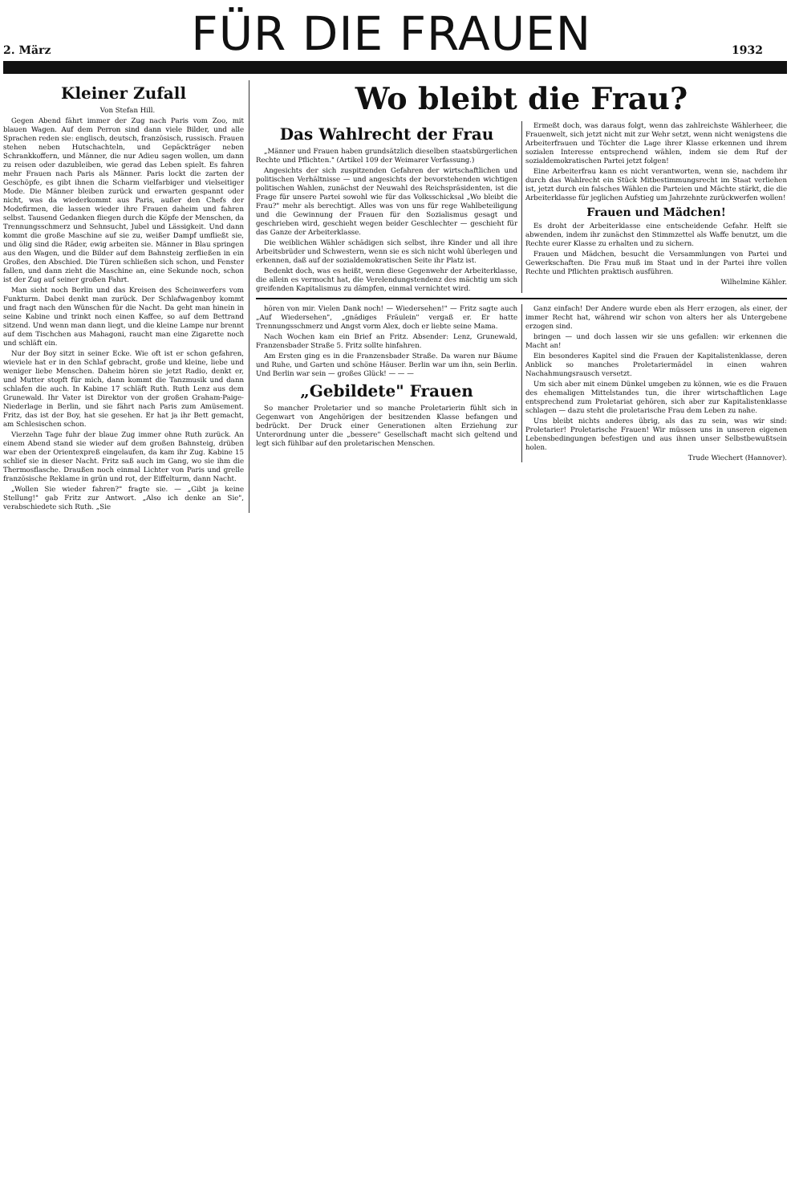2. März
FÜR DIE FRAUEN
1932
Kleiner Zufall
Von Stefan Hill.
Gegen Abend fährt immer der Zug nach Paris vom Zoo, mit blauen Wagen. Auf dem Perron sind dann viele Bilder, und alle Sprachen reden sie: englisch, deutsch, französisch, russisch. Frauen stehen neben Hutschachteln, und Gepäckträger neben Schrankkoffern, und Männer, die nur Adieu sagen wollen, um dann zu reisen oder dazubleiben, wie gerad das Leben spielt. Es fahren mehr Frauen nach Paris als Männer. Paris lockt die zarten der Geschöpfe, es gibt ihnen die Scharm vielfarbiger und vielseitiger Mode. Die Männer bleiben zurück und erwarten gespannt oder nicht, was da wiederkommt aus Paris, außer den Chefs der Modefirmen, die lassen wieder ihre Frauen daheim und fahren selbst. Tausend Gedanken fliegen durch die Köpfe der Menschen, da Trennungsschmerz und Sehnsucht, Jubel und Lässigkeit. Und dann kommt die große Maschine auf sie zu, weißer Dampf umfließt sie, und ölig sind die Räder, ewig arbeiten sie. Männer in Blau springen aus den Wagen, und die Bilder auf dem Bahnsteig zerfließen in ein Großes, den Abschied. Die Türen schließen sich schon, und Fenster fallen, und dann zieht die Maschine an, eine Sekunde noch, schon ist der Zug auf seiner großen Fahrt.
Man sieht noch Berlin und das Kreisen des Scheinwerfers vom Funkturm. Dabei denkt man zurück. Der Schlafwagenboy kommt und fragt nach den Wünschen für die Nacht. Da geht man hinein in seine Kabine und trinkt noch einen Kaffee, so auf dem Bettrand sitzend. Und wenn man dann liegt, und die kleine Lampe nur brennt auf dem Tischchen aus Mahagoni, raucht man eine Zigarette noch und schläft ein.
Nur der Boy sitzt in seiner Ecke. Wie oft ist er schon gefahren, wieviele hat er in den Schlaf gebracht, große und kleine, liebe und weniger liebe Menschen. Daheim hören sie jetzt Radio, denkt er, und Mutter stopft für mich, dann kommt die Tanzmusik und dann schlafen die auch. In Kabine 17 schläft Ruth. Ruth Lenz aus dem Grunewald. Ihr Vater ist Direktor von der großen Graham-Paige-Niederlage in Berlin, und sie fährt nach Paris zum Amüsement. Fritz, das ist der Boy, hat sie gesehen. Er hat ja ihr Bett gemacht, am Schlesischen schon.
Vierzehn Tage fuhr der blaue Zug immer ohne Ruth zurück. An einem Abend stand sie wieder auf dem großen Bahnsteig, drüben war eben der Orientexpreß eingelaufen, da kam ihr Zug. Kabine 15 schlief sie in dieser Nacht. Fritz saß auch im Gang, wo sie ihm die Thermosflasche. Draußen noch einmal Lichter von Paris und grelle französische Reklame in grün und rot, der Eiffelturm, dann Nacht.
„Wollen Sie wieder fahren?" fragte sie. — „Gibt ja keine Stellung!" gab Fritz zur Antwort. „Also ich denke an Sie", verabschiedete sich Ruth. „Sie
Wo bleibt die Frau?
Das Wahlrecht der Frau
„Männer und Frauen haben grundsätzlich dieselben staatsbürgerlichen Rechte und Pflichten." (Artikel 109 der Weimarer Verfassung.)
Angesichts der sich zuspitzenden Gefahren der wirtschaftlichen und politischen Verhältnisse — und angesichts der bevorstehenden wichtigen politischen Wahlen, zunächst der Neuwahl des Reichspräsidenten, ist die Frage für unsere Partei sowohl wie für das Volksschicksal „Wo bleibt die Frau?" mehr als berechtigt. Alles was von uns für rege Wahlbeteiligung und die Gewinnung der Frauen für den Sozialismus gesagt und geschrieben wird, geschieht wegen beider Geschlechter — geschieht für das Ganze der Arbeiterklasse.
Die weiblichen Wähler schädigen sich selbst, ihre Kinder und all ihre Arbeitsbrüder und Schwestern, wenn sie es sich nicht wohl überlegen und erkennen, daß auf der sozialdemokratischen Seite ihr Platz ist.
Bedenkt doch, was es heißt, wenn diese Gegenwehr der Arbeiterklasse, die allein es vermocht hat, die Verelendungstendenz des mächtig um sich greifenden Kapitalismus zu dämpfen, einmal vernichtet wird.
Ermeßt doch, was daraus folgt, wenn das zahlreichste Wählerheer, die Frauenwelt, sich jetzt nicht mit zur Wehr setzt, wenn nicht wenigstens die Arbeiterfrauen und Töchter die Lage ihrer Klasse erkennen und ihrem sozialen Interesse entsprechend wählen, indem sie dem Ruf der sozialdemokratischen Partei jetzt folgen!
Eine Arbeiterfrau kann es nicht verantworten, wenn sie, nachdem ihr durch das Wahlrecht ein Stück Mitbestimmungsrecht im Staat verliehen ist, jetzt durch ein falsches Wählen die Parteien und Mächte stärkt, die die Arbeiterklasse für jeglichen Aufstieg um Jahrzehnte zurückwerfen wollen!
Frauen und Mädchen!
Es droht der Arbeiterklasse eine entscheidende Gefahr. Helft sie abwenden, indem ihr zunächst den Stimmzettel als Waffe benutzt, um die Rechte eurer Klasse zu erhalten und zu sichern.
Frauen und Mädchen, besucht die Versammlungen von Partei und Gewerkschaften. Die Frau muß im Staat und in der Partei ihre vollen Rechte und Pflichten praktisch ausführen.
Wilhelmine Kähler.
hören von mir. Vielen Dank noch! — Wiedersehen!" — Fritz sagte auch „Auf Wiedersehen", „gnädiges Fräulein" vergaß er. Er hatte Trennungsschmerz und Angst vorm Alex, doch er liebte seine Mama.
Nach Wochen kam ein Brief an Fritz. Absender: Lenz, Grunewald, Franzensbader Straße 5. Fritz sollte hinfahren.
Am Ersten ging es in die Franzensbader Straße. Da waren nur Bäume und Ruhe, und Garten und schöne Häuser. Berlin war um ihn, sein Berlin. Und Berlin war sein — großes Glück! — — —
„Gebildete" Frauen
So mancher Proletarier und so manche Proletarierin fühlt sich in Gegenwart von Angehörigen der besitzenden Klasse befangen und bedrückt. Der Druck einer Generationen alten Erziehung zur Unterordnung unter die „bessere" Gesellschaft macht sich geltend und legt sich fühlbar auf den proletarischen Menschen.
Ganz einfach! Der Andere wurde eben als Herr erzogen, als einer, der immer Recht hat, während wir schon von alters her als Untergebene erzogen sind.
bringen — und doch lassen wir sie uns gefallen: wir erkennen die Macht an!
Ein besonderes Kapitel sind die Frauen der Kapitalistenklasse, deren Anblick so manches Proletariermädel in einen wahren Nachahmungsrausch versetzt.
Um sich aber mit einem Dünkel umgeben zu können, wie es die Frauen des ehemaligen Mittelstandes tun, die ihrer wirtschaftlichen Lage entsprechend zum Proletariat gehören, sich aber zur Kapitalistenklasse schlagen — dazu steht die proletarische Frau dem Leben zu nahe.
Uns bleibt nichts anderes übrig, als das zu sein, was wir sind: Proletarier! Proletarische Frauen! Wir müssen uns in unseren eigenen Lebensbedingungen befestigen und aus ihnen unser Selbstbewußtsein holen.
Trude Wiechert (Hannover).